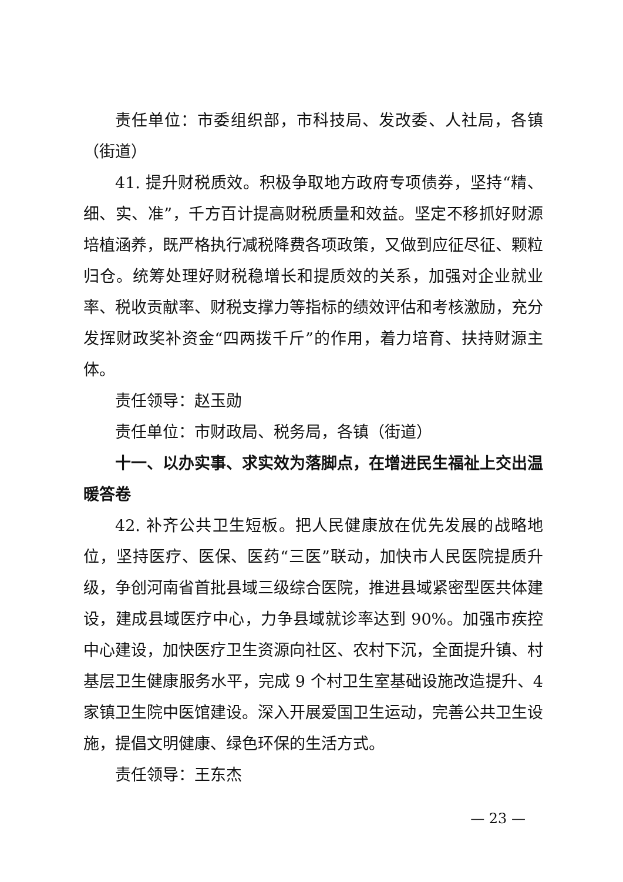责任单位：市委组织部，市科技局、发改委、人社局，各镇（街道）
41. 提升财税质效。积极争取地方政府专项债券，坚持“精、细、实、准”，千方百计提高财税质量和效益。坚定不移抓好财源培植涵养，既严格执行减税降费各项政策，又做到应征尽征、颗粒归仓。统筹处理好财税稳增长和提质效的关系，加强对企业就业率、税收贡献率、财税支撑力等指标的绩效评估和考核激励，充分发挥财政奖补资金“四两拨千斤”的作用，着力培育、扶持财源主体。
责任领导：赵玉勋
责任单位：市财政局、税务局，各镇（街道）
十一、以办实事、求实效为落脚点，在增进民生福祉上交出温暖答卷
42. 补齐公共卫生短板。把人民健康放在优先发展的战略地位，坚持医疗、医保、医药“三医”联动，加快市人民医院提质升级，争创河南省首批县域三级综合医院，推进县域紧密型医共体建设，建成县域医疗中心，力争县域就诊率达到 90%。加强市疾控中心建设，加快医疗卫生资源向社区、农村下沉，全面提升镇、村基层卫生健康服务水平，完成 9 个村卫生室基础设施改造提升、4 家镇卫生院中医馆建设。深入开展爱国卫生运动，完善公共卫生设施，提倡文明健康、绿色环保的生活方式。
责任领导：王东杰
— 23 —